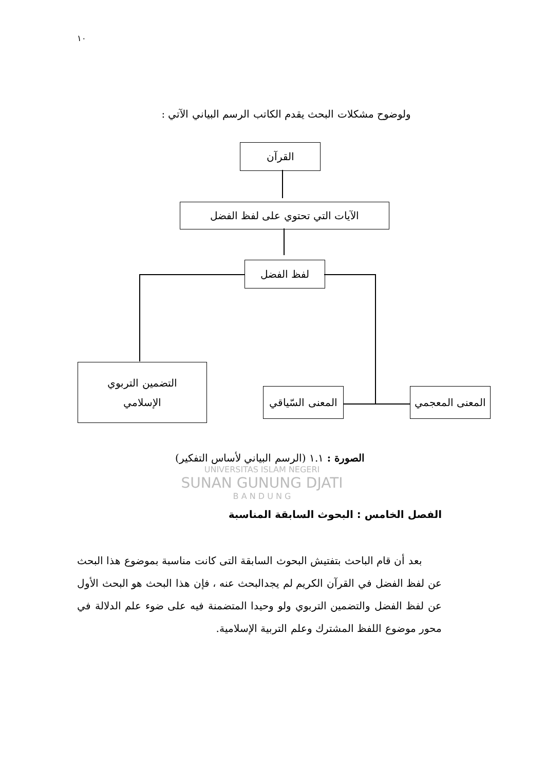١٠
ولوضوح مشكلات البحث يقدم الكاتب الرسم البياني الآتي :
القرآن
الآيات التي تحتوي على لفظ الفضل
لفظ الفضل
التضمين التربوي
الإسلامي
المعنى السّياقي
المعنى المعجمي
الصورة : ١.١ (الرسم البياني لأساس التفكير)
UNIVERSITAS ISLAM NEGERI
SUNAN GUNUNG DJATI
B A N D U N G
الفصل الخامس : البحوث السابقة المناسبة
بعد أن قام الباحث بتفتيش البحوث السابقة التى كانت مناسبة بموضوع هذا البحث عن لفظ الفضل في القرآن الكريم لم يجدالبحث عنه ، فإن هذا البحث هو البحث الأول عن لفظ الفضل والتضمين التربوي ولو وحيدا المتضمنة فيه على ضوء علم الدلالة في محور موضوع اللفظ المشترك وعلم التربية الإسلامية.